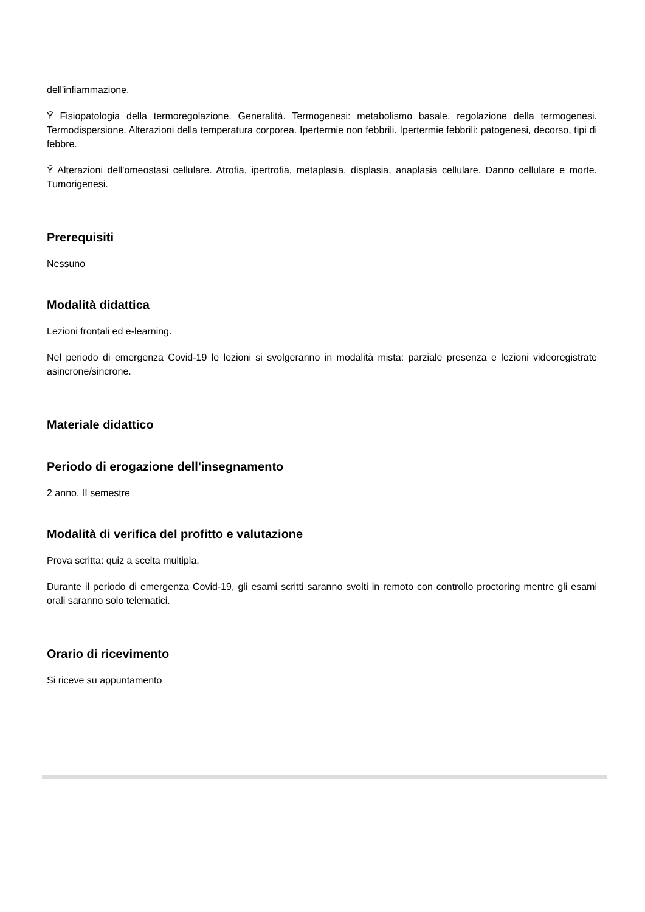dell'infiammazione.
Ÿ Fisiopatologia della termoregolazione. Generalità. Termogenesi: metabolismo basale, regolazione della termogenesi. Termodispersione. Alterazioni della temperatura corporea. Ipertermie non febbrili. Ipertermie febbrili: patogenesi, decorso, tipi di febbre.
Ÿ Alterazioni dell'omeostasi cellulare. Atrofia, ipertrofia, metaplasia, displasia, anaplasia cellulare. Danno cellulare e morte. Tumorigenesi.
Prerequisiti
Nessuno
Modalità didattica
Lezioni frontali ed e-learning.
Nel periodo di emergenza Covid-19 le lezioni si svolgeranno in modalità mista: parziale presenza e lezioni videoregistrate asincrone/sincrone.
Materiale didattico
Periodo di erogazione dell'insegnamento
2 anno, II semestre
Modalità di verifica del profitto e valutazione
Prova scritta: quiz a scelta multipla.
Durante il periodo di emergenza Covid-19, gli esami scritti saranno svolti in remoto con controllo proctoring mentre gli esami orali saranno solo telematici.
Orario di ricevimento
Si riceve su appuntamento